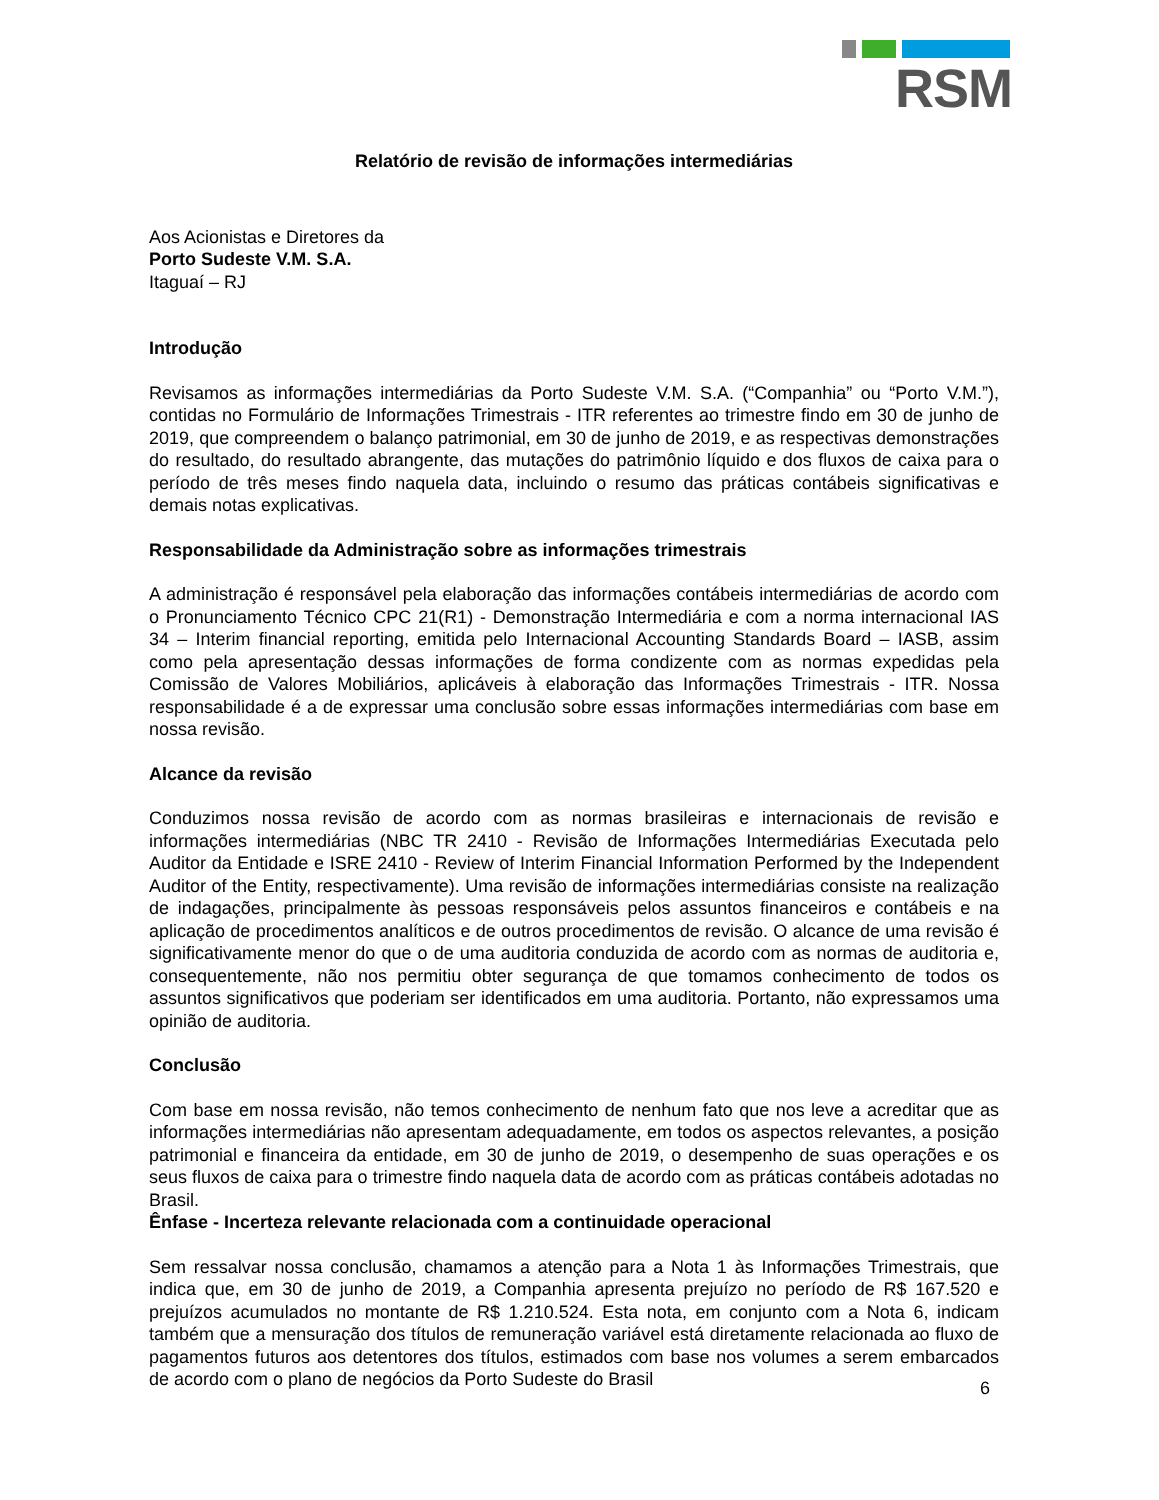RSM
Relatório de revisão de informações intermediárias
Aos Acionistas e Diretores da
Porto Sudeste V.M. S.A.
Itaguaí – RJ
Introdução
Revisamos as informações intermediárias da Porto Sudeste V.M. S.A. (“Companhia” ou “Porto V.M.”), contidas no Formulário de Informações Trimestrais - ITR referentes ao trimestre findo em 30 de junho de 2019, que compreendem o balanço patrimonial, em 30 de junho de 2019, e as respectivas demonstrações do resultado, do resultado abrangente, das mutações do patrimônio líquido e dos fluxos de caixa para o período de três meses findo naquela data, incluindo o resumo das práticas contábeis significativas e demais notas explicativas.
Responsabilidade da Administração sobre as informações trimestrais
A administração é responsável pela elaboração das informações contábeis intermediárias de acordo com o Pronunciamento Técnico CPC 21(R1) - Demonstração Intermediária e com a norma internacional IAS 34 – Interim financial reporting, emitida pelo Internacional Accounting Standards Board – IASB, assim como pela apresentação dessas informações de forma condizente com as normas expedidas pela Comissão de Valores Mobiliários, aplicáveis à elaboração das Informações Trimestrais - ITR. Nossa responsabilidade é a de expressar uma conclusão sobre essas informações intermediárias com base em nossa revisão.
Alcance da revisão
Conduzimos nossa revisão de acordo com as normas brasileiras e internacionais de revisão e informações intermediárias (NBC TR 2410 - Revisão de Informações Intermediárias Executada pelo Auditor da Entidade e ISRE 2410 - Review of Interim Financial Information Performed by the Independent Auditor of the Entity, respectivamente). Uma revisão de informações intermediárias consiste na realização de indagações, principalmente às pessoas responsáveis pelos assuntos financeiros e contábeis e na aplicação de procedimentos analíticos e de outros procedimentos de revisão. O alcance de uma revisão é significativamente menor do que o de uma auditoria conduzida de acordo com as normas de auditoria e, consequentemente, não nos permitiu obter segurança de que tomamos conhecimento de todos os assuntos significativos que poderiam ser identificados em uma auditoria. Portanto, não expressamos uma opinião de auditoria.
Conclusão
Com base em nossa revisão, não temos conhecimento de nenhum fato que nos leve a acreditar que as informações intermediárias não apresentam adequadamente, em todos os aspectos relevantes, a posição patrimonial e financeira da entidade, em 30 de junho de 2019, o desempenho de suas operações e os seus fluxos de caixa para o trimestre findo naquela data de acordo com as práticas contábeis adotadas no Brasil.
Ênfase - Incerteza relevante relacionada com a continuidade operacional
Sem ressalvar nossa conclusão, chamamos a atenção para a Nota 1 às Informações Trimestrais, que indica que, em 30 de junho de 2019, a Companhia apresenta prejuízo no período de R$ 167.520 e prejuízos acumulados no montante de R$ 1.210.524. Esta nota, em conjunto com a Nota 6, indicam também que a mensuração dos títulos de remuneração variável está diretamente relacionada ao fluxo de pagamentos futuros aos detentores dos títulos, estimados com base nos volumes a serem embarcados de acordo com o plano de negócios da Porto Sudeste do Brasil
6